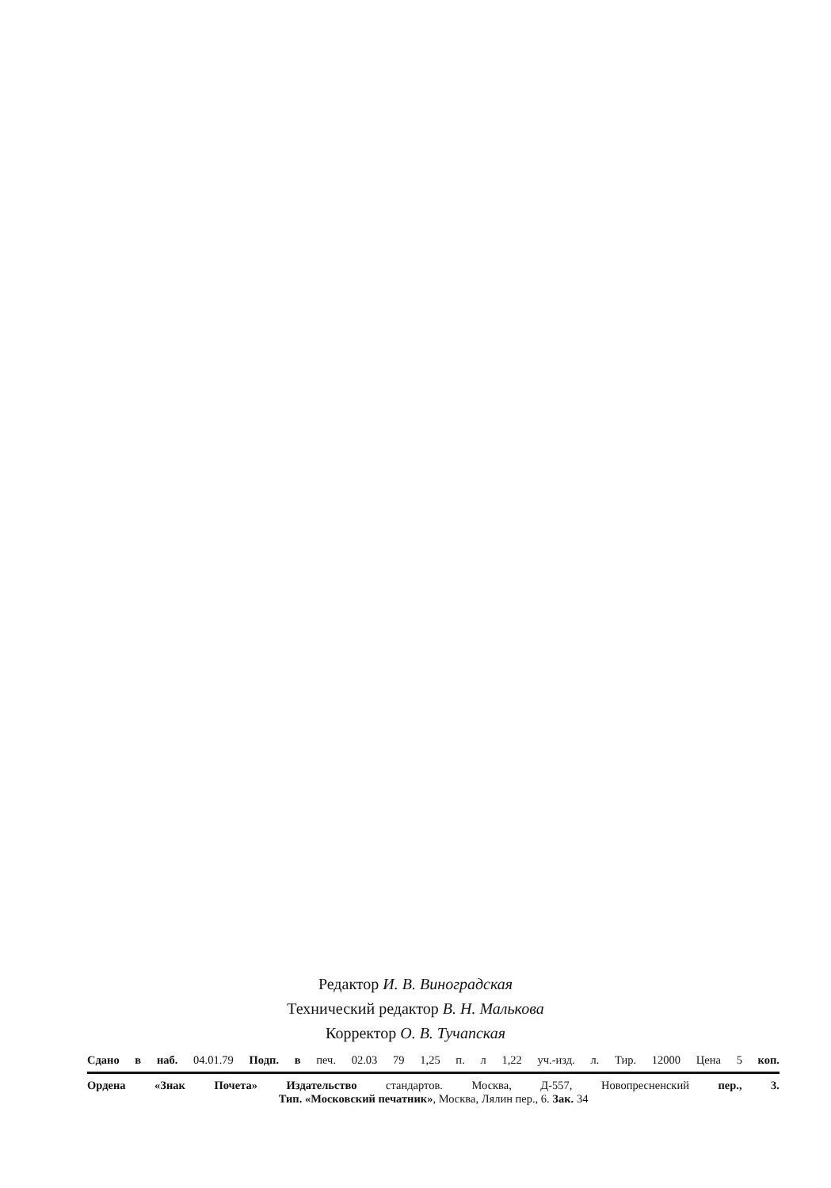Редактор И. В. Виноградская
Технический редактор В. Н. Малькова
Корректор О. В. Тучапская
Сдано в наб. 04.01.79 Подп. в печ. 02.03 79 1,25 п. л 1,22 уч.-изд. л. Тир. 12000 Цена 5 коп.
Ордена «Знак Почета» Издательство стандартов. Москва, Д-557, Новопресненский пер., 3.
Тип. «Московский печатник», Москва, Лялин пер., 6. Зак. 34